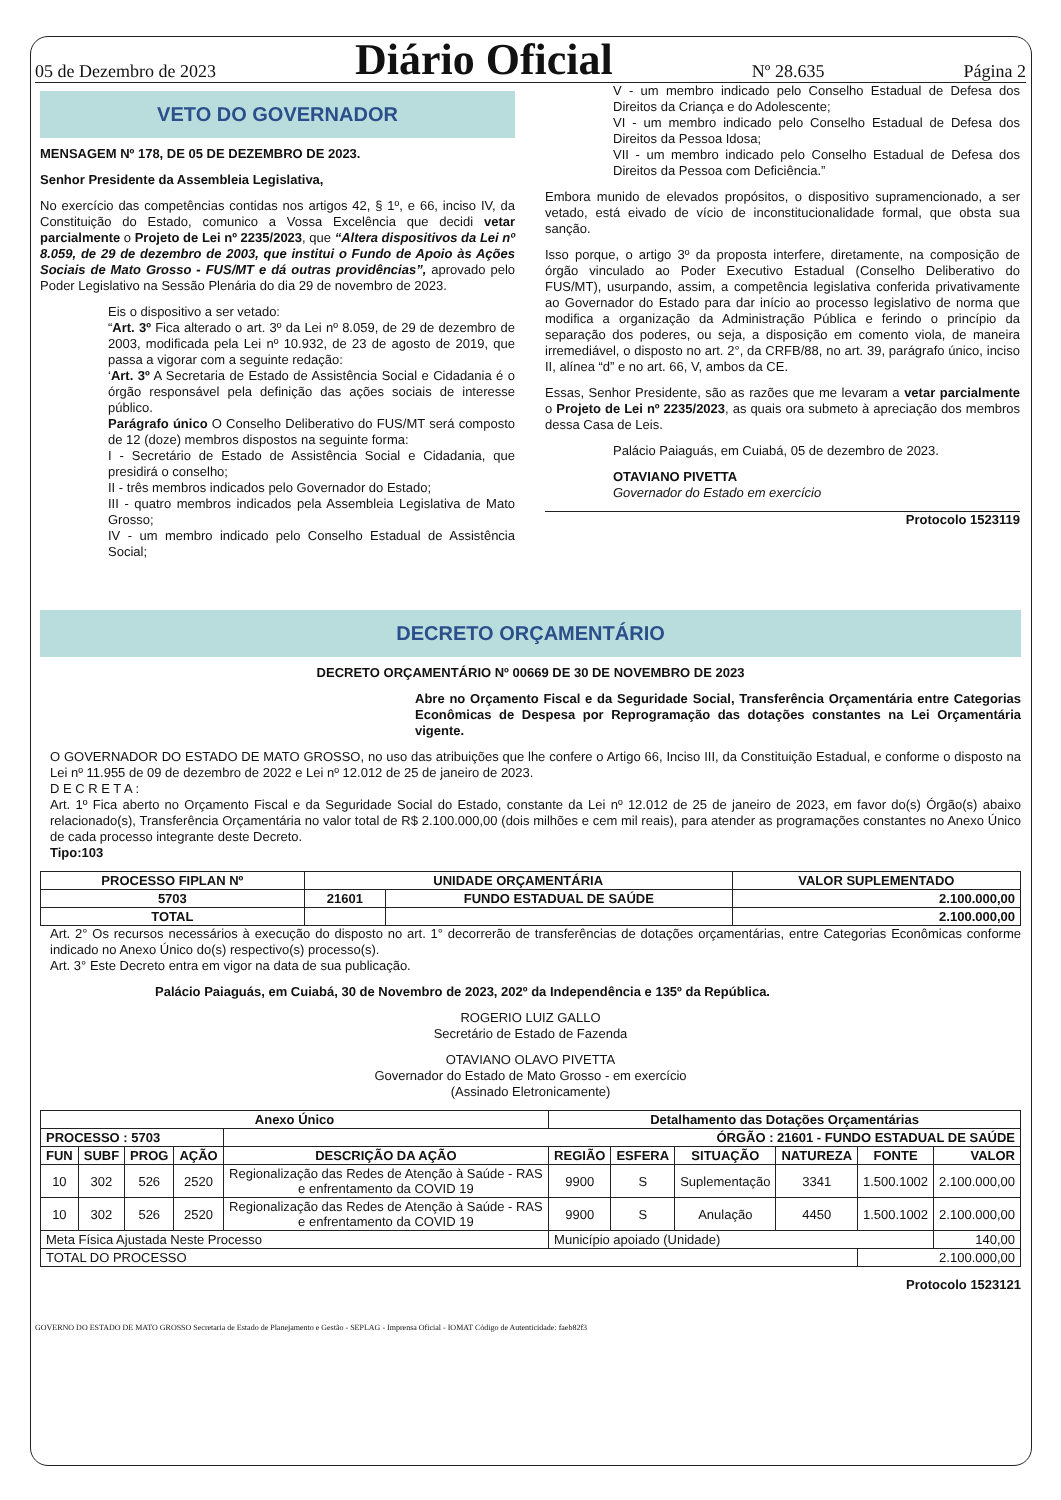05 de Dezembro de 2023 Diário Oficial Nº 28.635 Página 2
VETO DO GOVERNADOR
MENSAGEM Nº 178, DE 05 DE DEZEMBRO DE 2023.
Senhor Presidente da Assembleia Legislativa,
No exercício das competências contidas nos artigos 42, § 1º, e 66, inciso IV, da Constituição do Estado, comunico a Vossa Excelência que decidi vetar parcialmente o Projeto de Lei nº 2235/2023, que “Altera dispositivos da Lei nº 8.059, de 29 de dezembro de 2003, que institui o Fundo de Apoio às Ações Sociais de Mato Grosso - FUS/MT e dá outras providências”, aprovado pelo Poder Legislativo na Sessão Plenária do dia 29 de novembro de 2023.
Eis o dispositivo a ser vetado:
“Art. 3º Fica alterado o art. 3º da Lei nº 8.059, de 29 de dezembro de 2003, modificada pela Lei nº 10.932, de 23 de agosto de 2019, que passa a vigorar com a seguinte redação:
‘Art. 3º A Secretaria de Estado de Assistência Social e Cidadania é o órgão responsável pela definição das ações sociais de interesse público.
Parágrafo único O Conselho Deliberativo do FUS/MT será composto de 12 (doze) membros dispostos na seguinte forma:
I - Secretário de Estado de Assistência Social e Cidadania, que presidirá o conselho;
II - três membros indicados pelo Governador do Estado;
III - quatro membros indicados pela Assembleia Legislativa de Mato Grosso;
IV - um membro indicado pelo Conselho Estadual de Assistência Social;
V - um membro indicado pelo Conselho Estadual de Defesa dos Direitos da Criança e do Adolescente;
VI - um membro indicado pelo Conselho Estadual de Defesa dos Direitos da Pessoa Idosa;
VII - um membro indicado pelo Conselho Estadual de Defesa dos Direitos da Pessoa com Deficiência.”
Embora munido de elevados propósitos, o dispositivo supramencionado, a ser vetado, está eivado de vício de inconstitucionalidade formal, que obsta sua sanção.
Isso porque, o artigo 3º da proposta interfere, diretamente, na composição de órgão vinculado ao Poder Executivo Estadual (Conselho Deliberativo do FUS/MT), usurpando, assim, a competência legislativa conferida privativamente ao Governador do Estado para dar início ao processo legislativo de norma que modifica a organização da Administração Pública e ferindo o princípio da separação dos poderes, ou seja, a disposição em comento viola, de maneira irremediável, o disposto no art. 2°, da CRFB/88, no art. 39, parágrafo único, inciso II, alínea “d” e no art. 66, V, ambos da CE.
Essas, Senhor Presidente, são as razões que me levaram a vetar parcialmente o Projeto de Lei nº 2235/2023, as quais ora submeto à apreciação dos membros dessa Casa de Leis.
Palácio Paiaguás, em Cuiabá, 05 de dezembro de 2023.
OTAVIANO PIVETTA
Governador do Estado em exercício
Protocolo 1523119
DECRETO ORÇAMENTÁRIO
DECRETO ORÇAMENTÁRIO Nº 00669 DE 30 DE NOVEMBRO DE 2023
Abre no Orçamento Fiscal e da Seguridade Social, Transferência Orçamentária entre Categorias Econômicas de Despesa por Reprogramação das dotações constantes na Lei Orçamentária vigente.
O GOVERNADOR DO ESTADO DE MATO GROSSO, no uso das atribuições que lhe confere o Artigo 66, Inciso III, da Constituição Estadual, e conforme o disposto na Lei nº 11.955 de 09 de dezembro de 2022 e Lei nº 12.012 de 25 de janeiro de 2023.
D E C R E T A :
Art. 1º Fica aberto no Orçamento Fiscal e da Seguridade Social do Estado, constante da Lei nº 12.012 de 25 de janeiro de 2023, em favor do(s) Órgão(s) abaixo relacionado(s), Transferência Orçamentária no valor total de R$ 2.100.000,00 (dois milhões e cem mil reais), para atender as programações constantes no Anexo Único de cada processo integrante deste Decreto.
Tipo:103
| PROCESSO FIPLAN Nº | UNIDADE ORÇAMENTÁRIA | | VALOR SUPLEMENTADO |
| --- | --- | --- | --- |
| 5703 | 21601 | FUNDO ESTADUAL DE SAÚDE | 2.100.000,00 |
| TOTAL | | | 2.100.000,00 |
Art. 2° Os recursos necessários à execução do disposto no art. 1° decorrerão de transferências de dotações orçamentárias, entre Categorias Econômicas conforme indicado no Anexo Único do(s) respectivo(s) processo(s).
Art. 3° Este Decreto entra em vigor na data de sua publicação.
Palácio Paiaguás, em Cuiabá, 30 de Novembro de 2023, 202º da Independência e 135º da República.
ROGERIO LUIZ GALLO
Secretário de Estado de Fazenda
OTAVIANO OLAVO PIVETTA
Governador do Estado de Mato Grosso - em exercício
(Assinado Eletronicamente)
| Anexo Único | | | | | Detalhamento das Dotações Orçamentárias | | | | | |
| --- | --- | --- | --- | --- | --- | --- | --- | --- | --- | --- |
| PROCESSO : 5703 | | | | ÓRGÃO : 21601 - FUNDO ESTADUAL DE SAÚDE | | | | | | |
| FUN | SUBF | PROG | AÇÃO | DESCRIÇÃO DA AÇÃO | REGIÃO | ESFERA | SITUAÇÃO | NATUREZA | FONTE | VALOR |
| 10 | 302 | 526 | 2520 | Regionalização das Redes de Atenção à Saúde - RAS e enfrentamento da COVID 19 | 9900 | S | Suplementação | 3341 | 1.500.1002 | 2.100.000,00 |
| 10 | 302 | 526 | 2520 | Regionalização das Redes de Atenção à Saúde - RAS e enfrentamento da COVID 19 | 9900 | S | Anulação | 4450 | 1.500.1002 | 2.100.000,00 |
| Meta Física Ajustada Neste Processo | | | | | Município apoiado (Unidade) | | | | | 140,00 |
| TOTAL DO PROCESSO | | | | | | | | | 2.100.000,00 | |
Protocolo 1523121
GOVERNO DO ESTADO DE MATO GROSSO Secretaria de Estado de Planejamento e Gestão - SEPLAG - Imprensa Oficial - IOMAT Código de Autenticidade: faeb82f3